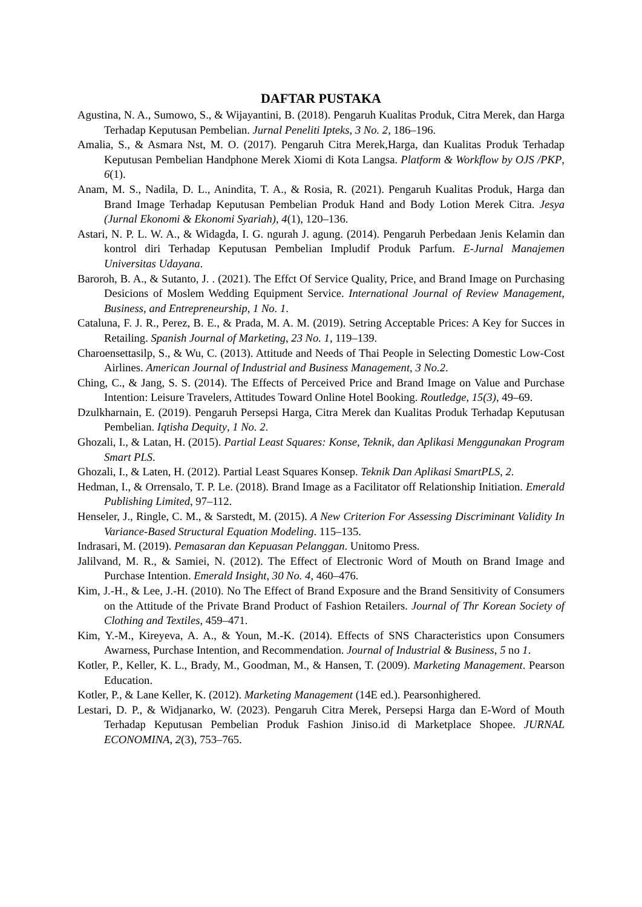DAFTAR PUSTAKA
Agustina, N. A., Sumowo, S., & Wijayantini, B. (2018). Pengaruh Kualitas Produk, Citra Merek, dan Harga Terhadap Keputusan Pembelian. Jurnal Peneliti Ipteks, 3 No. 2, 186–196.
Amalia, S., & Asmara Nst, M. O. (2017). Pengaruh Citra Merek,Harga, dan Kualitas Produk Terhadap Keputusan Pembelian Handphone Merek Xiomi di Kota Langsa. Platform & Workflow by OJS /PKP, 6(1).
Anam, M. S., Nadila, D. L., Anindita, T. A., & Rosia, R. (2021). Pengaruh Kualitas Produk, Harga dan Brand Image Terhadap Keputusan Pembelian Produk Hand and Body Lotion Merek Citra. Jesya (Jurnal Ekonomi & Ekonomi Syariah), 4(1), 120–136.
Astari, N. P. L. W. A., & Widagda, I. G. ngurah J. agung. (2014). Pengaruh Perbedaan Jenis Kelamin dan kontrol diri Terhadap Keputusan Pembelian Impludif Produk Parfum. E-Jurnal Manajemen Universitas Udayana.
Baroroh, B. A., & Sutanto, J. . (2021). The Effct Of Service Quality, Price, and Brand Image on Purchasing Desicions of Moslem Wedding Equipment Service. International Journal of Review Management, Business, and Entrepreneurship, 1 No. 1.
Cataluna, F. J. R., Perez, B. E., & Prada, M. A. M. (2019). Setring Acceptable Prices: A Key for Succes in Retailing. Spanish Journal of Marketing, 23 No. 1, 119–139.
Charoensettasilp, S., & Wu, C. (2013). Attitude and Needs of Thai People in Selecting Domestic Low-Cost Airlines. American Journal of Industrial and Business Management, 3 No.2.
Ching, C., & Jang, S. S. (2014). The Effects of Perceived Price and Brand Image on Value and Purchase Intention: Leisure Travelers, Attitudes Toward Online Hotel Booking. Routledge, 15(3), 49–69.
Dzulkharnain, E. (2019). Pengaruh Persepsi Harga, Citra Merek dan Kualitas Produk Terhadap Keputusan Pembelian. Iqtisha Dequity, 1 No. 2.
Ghozali, I., & Latan, H. (2015). Partial Least Squares: Konse, Teknik, dan Aplikasi Menggunakan Program Smart PLS.
Ghozali, I., & Laten, H. (2012). Partial Least Squares Konsep. Teknik Dan Aplikasi SmartPLS, 2.
Hedman, I., & Orrensalo, T. P. Le. (2018). Brand Image as a Facilitator off Relationship Initiation. Emerald Publishing Limited, 97–112.
Henseler, J., Ringle, C. M., & Sarstedt, M. (2015). A New Criterion For Assessing Discriminant Validity In Variance-Based Structural Equation Modeling. 115–135.
Indrasari, M. (2019). Pemasaran dan Kepuasan Pelanggan. Unitomo Press.
Jalilvand, M. R., & Samiei, N. (2012). The Effect of Electronic Word of Mouth on Brand Image and Purchase Intention. Emerald Insight, 30 No. 4, 460–476.
Kim, J.-H., & Lee, J.-H. (2010). No The Effect of Brand Exposure and the Brand Sensitivity of Consumers on the Attitude of the Private Brand Product of Fashion Retailers. Journal of Thr Korean Society of Clothing and Textiles, 459–471.
Kim, Y.-M., Kireyeva, A. A., & Youn, M.-K. (2014). Effects of SNS Characteristics upon Consumers Awarness, Purchase Intention, and Recommendation. Journal of Industrial & Business, 5 no 1.
Kotler, P., Keller, K. L., Brady, M., Goodman, M., & Hansen, T. (2009). Marketing Management. Pearson Education.
Kotler, P., & Lane Keller, K. (2012). Marketing Management (14E ed.). Pearsonhighered.
Lestari, D. P., & Widjanarko, W. (2023). Pengaruh Citra Merek, Persepsi Harga dan E-Word of Mouth Terhadap Keputusan Pembelian Produk Fashion Jiniso.id di Marketplace Shopee. JURNAL ECONOMINA, 2(3), 753–765.